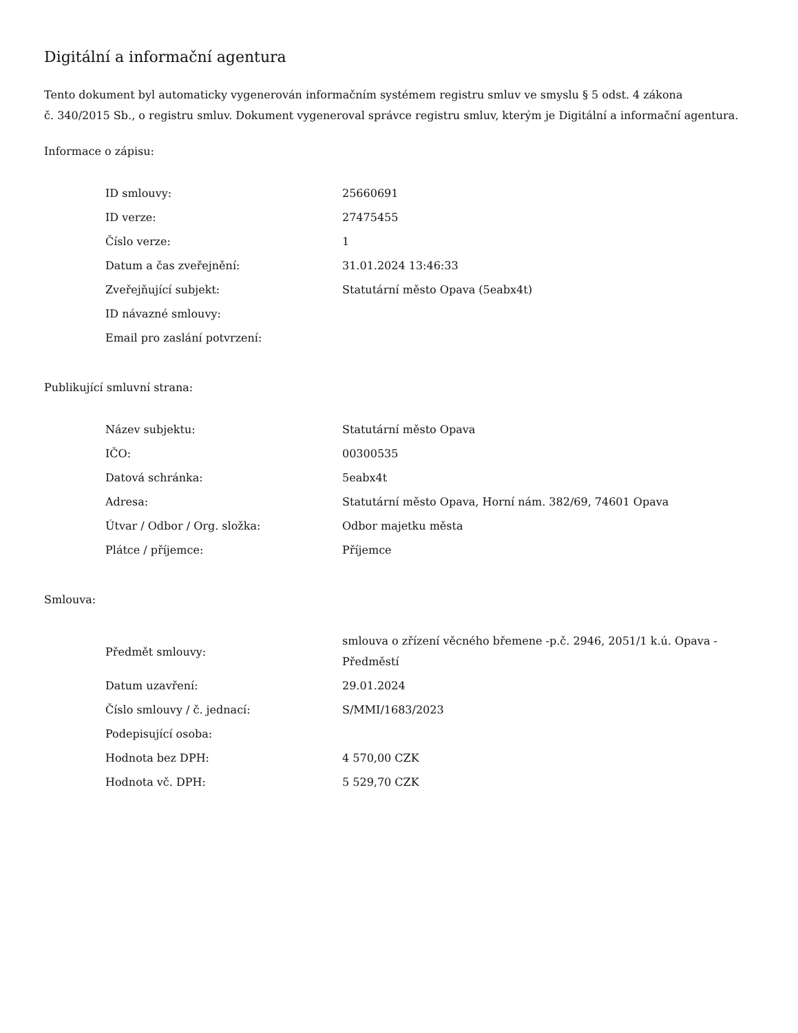Digitální a informační agentura
Tento dokument byl automaticky vygenerován informačním systémem registru smluv ve smyslu § 5 odst. 4 zákona
č. 340/2015 Sb., o registru smluv. Dokument vygeneroval správce registru smluv, kterým je Digitální a informační agentura.
Informace o zápisu:
| ID smlouvy: | 25660691 |
| ID verze: | 27475455 |
| Číslo verze: | 1 |
| Datum a čas zveřejnění: | 31.01.2024 13:46:33 |
| Zveřejňující subjekt: | Statutární město Opava (5eabx4t) |
| ID návazné smlouvy: | |
| Email pro zaslání potvrzení: | |
Publikující smluvní strana:
| Název subjektu: | Statutární město Opava |
| IČO: | 00300535 |
| Datová schránka: | 5eabx4t |
| Adresa: | Statutární město Opava, Horní nám. 382/69, 74601 Opava |
| Útvar / Odbor / Org. složka: | Odbor majetku města |
| Plátce / příjemce: | Příjemce |
Smlouva:
| Předmět smlouvy: | smlouva o zřízení věcného břemene -p.č. 2946, 2051/1 k.ú. Opava - Předměstí |
| Datum uzavření: | 29.01.2024 |
| Číslo smlouvy / č. jednací: | S/MMI/1683/2023 |
| Podepisující osoba: | |
| Hodnota bez DPH: | 4 570,00 CZK |
| Hodnota vč. DPH: | 5 529,70 CZK |